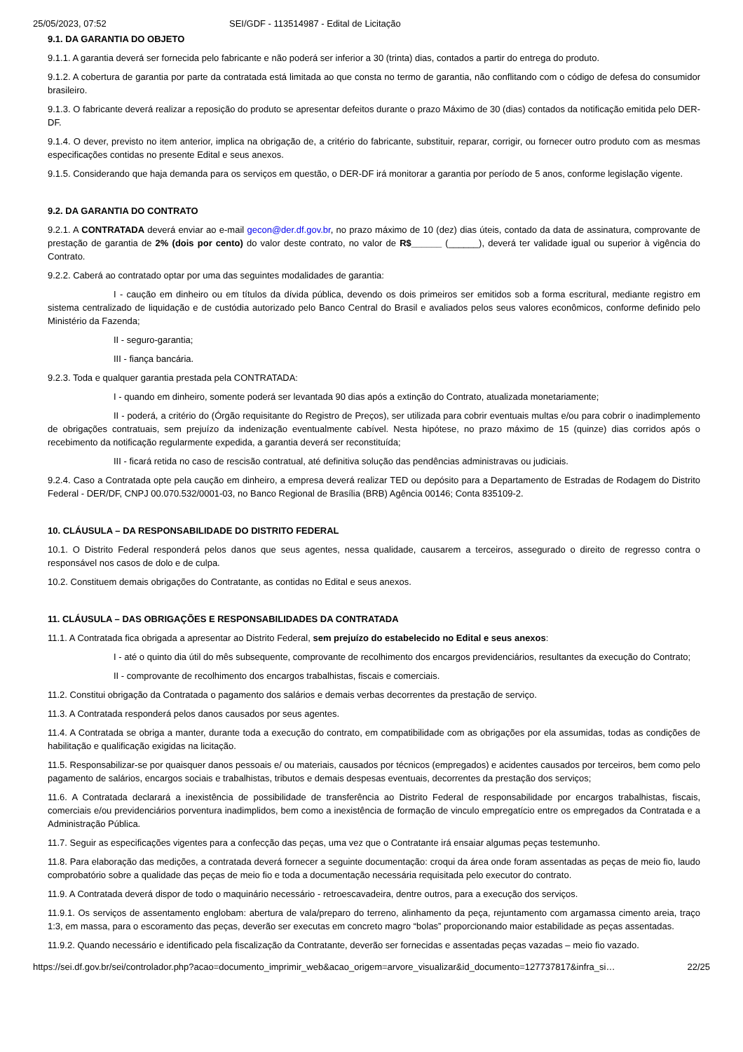25/05/2023, 07:52 SEI/GDF - 113514987 - Edital de Licitação
9.1. DA GARANTIA DO OBJETO
9.1.1. A garantia deverá ser fornecida pelo fabricante e não poderá ser inferior a 30 (trinta) dias, contados a partir do entrega do produto.
9.1.2. A cobertura de garantia por parte da contratada está limitada ao que consta no termo de garantia, não conflitando com o código de defesa do consumidor brasileiro.
9.1.3. O fabricante deverá realizar a reposição do produto se apresentar defeitos durante o prazo Máximo de 30 (dias) contados da notificação emitida pelo DER-DF.
9.1.4. O dever, previsto no item anterior, implica na obrigação de, a critério do fabricante, substituir, reparar, corrigir, ou fornecer outro produto com as mesmas especificações contidas no presente Edital e seus anexos.
9.1.5. Considerando que haja demanda para os serviços em questão, o DER-DF irá monitorar a garantia por período de 5 anos, conforme legislação vigente.
9.2. DA GARANTIA DO CONTRATO
9.2.1. A CONTRATADA deverá enviar ao e-mail gecon@der.df.gov.br, no prazo máximo de 10 (dez) dias úteis, contado da data de assinatura, comprovante de prestação de garantia de 2% (dois por cento) do valor deste contrato, no valor de R$______ (______), deverá ter validade igual ou superior à vigência do Contrato.
9.2.2. Caberá ao contratado optar por uma das seguintes modalidades de garantia:
I - caução em dinheiro ou em títulos da dívida pública, devendo os dois primeiros ser emitidos sob a forma escritural, mediante registro em sistema centralizado de liquidação e de custódia autorizado pelo Banco Central do Brasil e avaliados pelos seus valores econômicos, conforme definido pelo Ministério da Fazenda;
II - seguro-garantia;
III - fiança bancária.
9.2.3. Toda e qualquer garantia prestada pela CONTRATADA:
I - quando em dinheiro, somente poderá ser levantada 90 dias após a extinção do Contrato, atualizada monetariamente;
II - poderá, a critério do (Órgão requisitante do Registro de Preços), ser utilizada para cobrir eventuais multas e/ou para cobrir o inadimplemento de obrigações contratuais, sem prejuízo da indenização eventualmente cabível. Nesta hipótese, no prazo máximo de 15 (quinze) dias corridos após o recebimento da notificação regularmente expedida, a garantia deverá ser reconstituída;
III - ficará retida no caso de rescisão contratual, até definitiva solução das pendências administravas ou judiciais.
9.2.4. Caso a Contratada opte pela caução em dinheiro, a empresa deverá realizar TED ou depósito para a Departamento de Estradas de Rodagem do Distrito Federal - DER/DF, CNPJ 00.070.532/0001-03, no Banco Regional de Brasília (BRB) Agência 00146; Conta 835109-2.
10. CLÁUSULA – DA RESPONSABILIDADE DO DISTRITO FEDERAL
10.1. O Distrito Federal responderá pelos danos que seus agentes, nessa qualidade, causarem a terceiros, assegurado o direito de regresso contra o responsável nos casos de dolo e de culpa.
10.2. Constituem demais obrigações do Contratante, as contidas no Edital e seus anexos.
11. CLÁUSULA – DAS OBRIGAÇÕES E RESPONSABILIDADES DA CONTRATADA
11.1. A Contratada fica obrigada a apresentar ao Distrito Federal, sem prejuízo do estabelecido no Edital e seus anexos:
I - até o quinto dia útil do mês subsequente, comprovante de recolhimento dos encargos previdenciários, resultantes da execução do Contrato;
II - comprovante de recolhimento dos encargos trabalhistas, fiscais e comerciais.
11.2. Constitui obrigação da Contratada o pagamento dos salários e demais verbas decorrentes da prestação de serviço.
11.3. A Contratada responderá pelos danos causados por seus agentes.
11.4. A Contratada se obriga a manter, durante toda a execução do contrato, em compatibilidade com as obrigações por ela assumidas, todas as condições de habilitação e qualificação exigidas na licitação.
11.5. Responsabilizar-se por quaisquer danos pessoais e/ ou materiais, causados por técnicos (empregados) e acidentes causados por terceiros, bem como pelo pagamento de salários, encargos sociais e trabalhistas, tributos e demais despesas eventuais, decorrentes da prestação dos serviços;
11.6. A Contratada declarará a inexistência de possibilidade de transferência ao Distrito Federal de responsabilidade por encargos trabalhistas, fiscais, comerciais e/ou previdenciários porventura inadimplidos, bem como a inexistência de formação de vinculo empregatício entre os empregados da Contratada e a Administração Pública.
11.7. Seguir as especificações vigentes para a confecção das peças, uma vez que o Contratante irá ensaiar algumas peças testemunho.
11.8. Para elaboração das medições, a contratada deverá fornecer a seguinte documentação: croqui da área onde foram assentadas as peças de meio fio, laudo comprobatório sobre a qualidade das peças de meio fio e toda a documentação necessária requisitada pelo executor do contrato.
11.9. A Contratada deverá dispor de todo o maquinário necessário - retroescavadeira, dentre outros, para a execução dos serviços.
11.9.1. Os serviços de assentamento englobam: abertura de vala/preparo do terreno, alinhamento da peça, rejuntamento com argamassa cimento areia, traço 1:3, em massa, para o escoramento das peças, deverão ser executas em concreto magro “bolas” proporcionando maior estabilidade as peças assentadas.
11.9.2. Quando necessário e identificado pela fiscalização da Contratante, deverão ser fornecidas e assentadas peças vazadas – meio fio vazado.
https://sei.df.gov.br/sei/controlador.php?acao=documento_imprimir_web&acao_origem=arvore_visualizar&id_documento=127737817&infra_si… 22/25